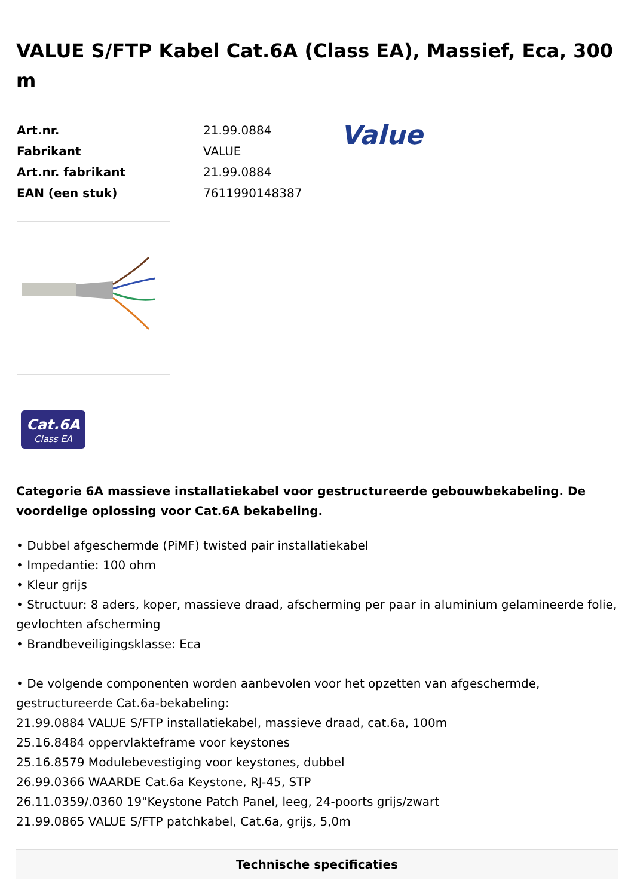VALUE S/FTP Kabel Cat.6A (Class EA), Massief, Eca, 300 m
| Art.nr. | 21.99.0884 |
| Fabrikant | VALUE |
| Art.nr. fabrikant | 21.99.0884 |
| EAN (een stuk) | 7611990148387 |
Value
Cat.6A
Class EA
Categorie 6A massieve installatiekabel voor gestructureerde gebouwbekabeling. De voordelige oplossing voor Cat.6A bekabeling.
• Dubbel afgeschermde (PiMF) twisted pair installatiekabel
• Impedantie: 100 ohm
• Kleur grijs
• Structuur: 8 aders, koper, massieve draad, afscherming per paar in aluminium gelamineerde folie, gevlochten afscherming
• Brandbeveiligingsklasse: Eca
• De volgende componenten worden aanbevolen voor het opzetten van afgeschermde, gestructureerde Cat.6a-bekabeling:
21.99.0884 VALUE S/FTP installatiekabel, massieve draad, cat.6a, 100m
25.16.8484 oppervlakteframe voor keystones
25.16.8579 Modulebevestiging voor keystones, dubbel
26.99.0366 WAARDE Cat.6a Keystone, RJ-45, STP
26.11.0359/.0360 19"Keystone Patch Panel, leeg, 24-poorts grijs/zwart
21.99.0865 VALUE S/FTP patchkabel, Cat.6a, grijs, 5,0m
Technische specificaties